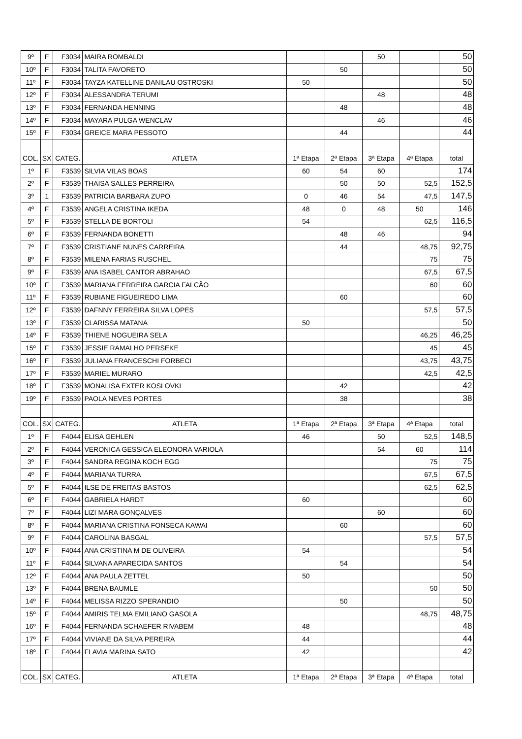| 9º | F | F3034 | MAIRA ROMBALDI | | | 50 | | 50 |
| 10º | F | F3034 | TALITA FAVORETO | | 50 | | | 50 |
| 11º | F | F3034 | TAYZA KATELLINE DANILAU OSTROSKI | 50 | | | | 50 |
| 12º | F | F3034 | ALESSANDRA TERUMI | | | 48 | | 48 |
| 13º | F | F3034 | FERNANDA HENNING | | 48 | | | 48 |
| 14º | F | F3034 | MAYARA PULGA WENCLAV | | | 46 | | 46 |
| 15º | F | F3034 | GREICE MARA PESSOTO | | 44 | | | 44 |
| COL. | SX | CATEG. | ATLETA | 1ª Etapa | 2ª Etapa | 3ª Etapa | 4ª Etapa | total |
| 1º | F | F3539 | SILVIA VILAS BOAS | 60 | 54 | 60 | | 174 |
| 2º | F | F3539 | THAISA SALLES PERREIRA | | 50 | 50 | 52,5 | 152,5 |
| 3º | 1 | F3539 | PATRICIA BARBARA ZUPO | 0 | 46 | 54 | 47,5 | 147,5 |
| 4º | F | F3539 | ANGELA CRISTINA IKEDA | 48 | 0 | 48 | 50 | 146 |
| 5º | F | F3539 | STELLA DE BORTOLI | 54 | | | 62,5 | 116,5 |
| 6º | F | F3539 | FERNANDA BONETTI | | 48 | 46 | | 94 |
| 7º | F | F3539 | CRISTIANE NUNES CARREIRA | | 44 | | 48,75 | 92,75 |
| 8º | F | F3539 | MILENA FARIAS RUSCHEL | | | | 75 | 75 |
| 9º | F | F3539 | ANA ISABEL CANTOR ABRAHAO | | | | 67,5 | 67,5 |
| 10º | F | F3539 | MARIANA FERREIRA GARCIA FALCÃO | | | | 60 | 60 |
| 11º | F | F3539 | RUBIANE FIGUEIREDO LIMA | | 60 | | | 60 |
| 12º | F | F3539 | DAFNNY FERREIRA SILVA LOPES | | | | 57,5 | 57,5 |
| 13º | F | F3539 | CLARISSA MATANA | 50 | | | | 50 |
| 14º | F | F3539 | THIENE NOGUEIRA SELA | | | | 46,25 | 46,25 |
| 15º | F | F3539 | JESSIE RAMALHO PERSEKE | | | | 45 | 45 |
| 16º | F | F3539 | JULIANA FRANCESCHI FORBECI | | | | 43,75 | 43,75 |
| 17º | F | F3539 | MARIEL MURARO | | | | 42,5 | 42,5 |
| 18º | F | F3539 | MONALISA EXTER KOSLOVKI | | 42 | | | 42 |
| 19º | F | F3539 | PAOLA NEVES PORTES | | 38 | | | 38 |
| COL. | SX | CATEG. | ATLETA | 1ª Etapa | 2ª Etapa | 3ª Etapa | 4ª Etapa | total |
| 1º | F | F4044 | ELISA GEHLEN | 46 | | 50 | 52,5 | 148,5 |
| 2º | F | F4044 | VERONICA GESSICA ELEONORA VARIOLA | | | 54 | 60 | 114 |
| 3º | F | F4044 | SANDRA REGINA KOCH EGG | | | | 75 | 75 |
| 4º | F | F4044 | MARIANA TURRA | | | | 67,5 | 67,5 |
| 5º | F | F4044 | ILSE DE FREITAS BASTOS | | | | 62,5 | 62,5 |
| 6º | F | F4044 | GABRIELA HARDT | 60 | | | | 60 |
| 7º | F | F4044 | LIZI MARA GONÇALVES | | | 60 | | 60 |
| 8º | F | F4044 | MARIANA CRISTINA FONSECA KAWAI | | 60 | | | 60 |
| 9º | F | F4044 | CAROLINA BASGAL | | | | 57,5 | 57,5 |
| 10º | F | F4044 | ANA CRISTINA M DE OLIVEIRA | 54 | | | | 54 |
| 11º | F | F4044 | SILVANA APARECIDA SANTOS | | 54 | | | 54 |
| 12º | F | F4044 | ANA PAULA ZETTEL | 50 | | | | 50 |
| 13º | F | F4044 | BRENA BAUMLE | | | | 50 | 50 |
| 14º | F | F4044 | MELISSA RIZZO SPERANDIO | | 50 | | | 50 |
| 15º | F | F4044 | AMIRIS TELMA EMILIANO GASOLA | | | | 48,75 | 48,75 |
| 16º | F | F4044 | FERNANDA SCHAEFER RIVABEM | 48 | | | | 48 |
| 17º | F | F4044 | VIVIANE DA SILVA PEREIRA | 44 | | | | 44 |
| 18º | F | F4044 | FLAVIA MARINA SATO | 42 | | | | 42 |
| COL. | SX | CATEG. | ATLETA | 1ª Etapa | 2ª Etapa | 3ª Etapa | 4ª Etapa | total |